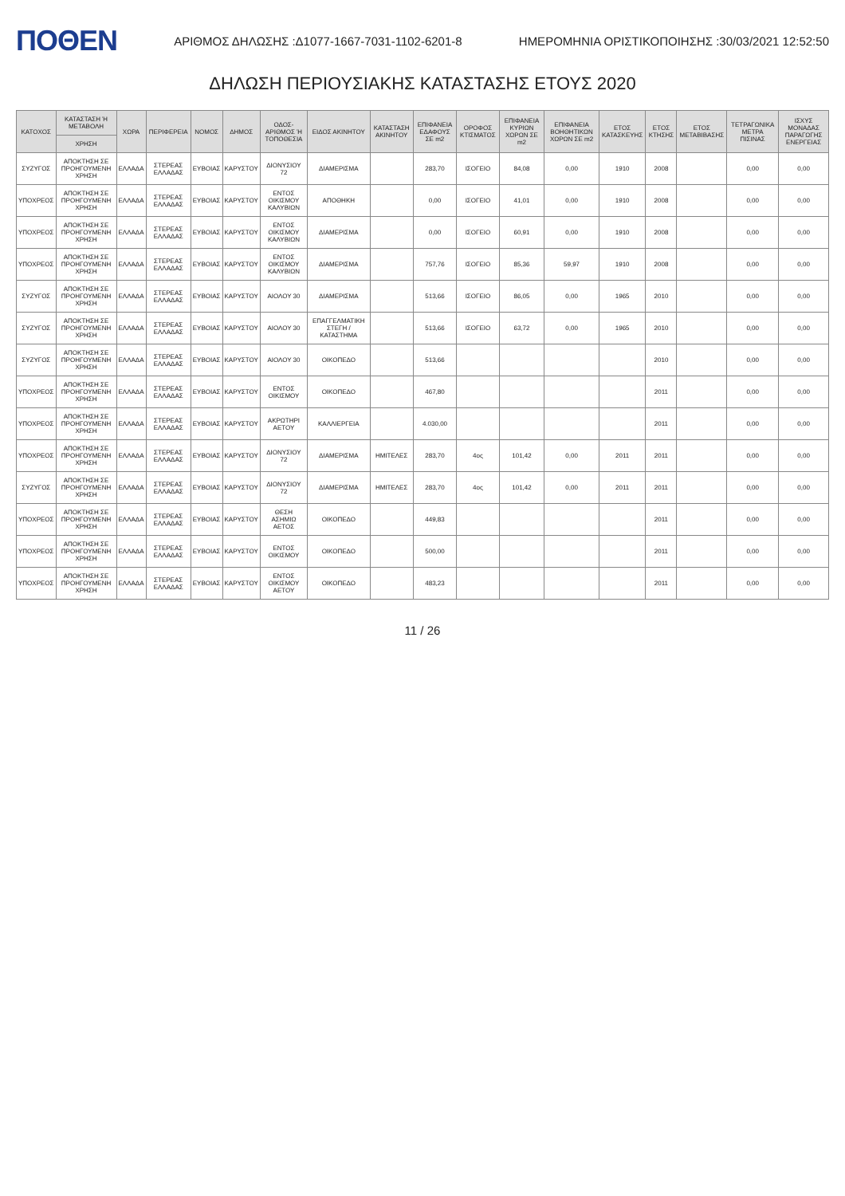ΠΟΘΕΝ ΑΡΙΘΜΟΣ ΔΗΛΩΣΗΣ :Δ1077-1667-7031-1102-6201-8 ΗΜΕΡΟΜΗΝΙΑ ΟΡΙΣΤΙΚΟΠΟΙΗΣΗΣ :30/03/2021 12:52:50
ΔΗΛΩΣΗ ΠΕΡΙΟΥΣΙΑΚΗΣ ΚΑΤΑΣΤΑΣΗΣ ΕΤΟΥΣ 2020
| ΚΑΤΟΧΟΣ | ΚΑΤΑΣΤΑΣΗ Ή ΜΕΤΑΒΟΛΗ | ΧΩΡΑ | ΠΕΡΙΦΕΡΕΙΑ | ΝΟΜΟΣ | ΔΗΜΟΣ | ΟΔΟΣ-ΑΡΙΘΜΟΣ Ή ΤΟΠΟΘΕΣΙΑ | ΕΙΔΟΣ ΑΚΙΝΗΤΟΥ | ΚΑΤΑΣΤΑΣΗ ΑΚΙΝΗΤΟΥ | ΕΠΙΦΑΝΕΙΑ ΕΔΑΦΟΥΣ ΣΕ m2 | ΟΡΟΦΟΣ ΚΤΙΣΜΑΤΟΣ | ΕΠΙΦΑΝΕΙΑ ΚΥΡΙΩΝ ΧΩΡΩΝ ΣΕ m2 | ΕΠΙΦΑΝΕΙΑ ΒΟΗΘΗΤΙΚΩΝ ΧΩΡΩΝ ΣΕ m2 | ΕΤΟΣ ΚΑΤΑΣΚΕΥΗΣ | ΕΤΟΣ ΚΤΗΣΗΣ | ΕΤΟΣ ΜΕΤΑΒΙΒΑΣΗΣ | ΤΕΤΡΑΓΩΝΙΚΑ ΜΕΤΡΑ ΠΙΣΙΝΑΣ | ΙΣΧΥΣ ΜΟΝΑΔΑΣ ΠΑΡΑΓΩΓΗΣ ΕΝΕΡΓΕΙΑΣ |
| --- | --- | --- | --- | --- | --- | --- | --- | --- | --- | --- | --- | --- | --- | --- | --- | --- | --- |
| | ΧΡΗΣΗ | | | | | | | | | | | | | | | | |
| ΣΥΖΥΓΟΣ | ΑΠΟΚΤΗΣΗ ΣΕ ΠΡΟΗΓΟΥΜΕΝΗ ΧΡΗΣΗ | ΕΛΛΑΔΑ | ΣΤΕΡΕΑΣ ΕΛΛΑΔΑΣ | ΕΥΒΟΙΑΣ | ΚΑΡΥΣΤΟΥ | ΔΙΟΝΥΣΙΟΥ 72 | ΔΙΑΜΕΡΙΣΜΑ | | 283,70 | ΙΣΟΓΕΙΟ | 84,08 | 0,00 | 1910 | 2008 | | 0,00 | 0,00 |
| ΥΠΟΧΡΕΟΣ | ΑΠΟΚΤΗΣΗ ΣΕ ΠΡΟΗΓΟΥΜΕΝΗ ΧΡΗΣΗ | ΕΛΛΑΔΑ | ΣΤΕΡΕΑΣ ΕΛΛΑΔΑΣ | ΕΥΒΟΙΑΣ | ΚΑΡΥΣΤΟΥ | ΕΝΤΟΣ ΟΙΚΙΣΜΟΥ ΚΑΛΥΒΙΩΝ | ΑΠΟΘΗΚΗ | | 0,00 | ΙΣΟΓΕΙΟ | 41,01 | 0,00 | 1910 | 2008 | | 0,00 | 0,00 |
| ΥΠΟΧΡΕΟΣ | ΑΠΟΚΤΗΣΗ ΣΕ ΠΡΟΗΓΟΥΜΕΝΗ ΧΡΗΣΗ | ΕΛΛΑΔΑ | ΣΤΕΡΕΑΣ ΕΛΛΑΔΑΣ | ΕΥΒΟΙΑΣ | ΚΑΡΥΣΤΟΥ | ΕΝΤΟΣ ΟΙΚΙΣΜΟΥ ΚΑΛΥΒΙΩΝ | ΔΙΑΜΕΡΙΣΜΑ | | 0,00 | ΙΣΟΓΕΙΟ | 60,91 | 0,00 | 1910 | 2008 | | 0,00 | 0,00 |
| ΥΠΟΧΡΕΟΣ | ΑΠΟΚΤΗΣΗ ΣΕ ΠΡΟΗΓΟΥΜΕΝΗ ΧΡΗΣΗ | ΕΛΛΑΔΑ | ΣΤΕΡΕΑΣ ΕΛΛΑΔΑΣ | ΕΥΒΟΙΑΣ | ΚΑΡΥΣΤΟΥ | ΕΝΤΟΣ ΟΙΚΙΣΜΟΥ ΚΑΛΥΒΙΩΝ | ΔΙΑΜΕΡΙΣΜΑ | | 757,76 | ΙΣΟΓΕΙΟ | 85,36 | 59,97 | 1910 | 2008 | | 0,00 | 0,00 |
| ΣΥΖΥΓΟΣ | ΑΠΟΚΤΗΣΗ ΣΕ ΠΡΟΗΓΟΥΜΕΝΗ ΧΡΗΣΗ | ΕΛΛΑΔΑ | ΣΤΕΡΕΑΣ ΕΛΛΑΔΑΣ | ΕΥΒΟΙΑΣ | ΚΑΡΥΣΤΟΥ | ΑΙΟΛΟΥ 30 | ΔΙΑΜΕΡΙΣΜΑ | | 513,66 | ΙΣΟΓΕΙΟ | 86,05 | 0,00 | 1965 | 2010 | | 0,00 | 0,00 |
| ΣΥΖΥΓΟΣ | ΑΠΟΚΤΗΣΗ ΣΕ ΠΡΟΗΓΟΥΜΕΝΗ ΧΡΗΣΗ | ΕΛΛΑΔΑ | ΣΤΕΡΕΑΣ ΕΛΛΑΔΑΣ | ΕΥΒΟΙΑΣ | ΚΑΡΥΣΤΟΥ | ΑΙΟΛΟΥ 30 | ΕΠΑΓΓΕΛΜΑΤΙΚΗ ΣΤΕΓΗ / ΚΑΤΑΣΤΗΜΑ | | 513,66 | ΙΣΟΓΕΙΟ | 63,72 | 0,00 | 1965 | 2010 | | 0,00 | 0,00 |
| ΣΥΖΥΓΟΣ | ΑΠΟΚΤΗΣΗ ΣΕ ΠΡΟΗΓΟΥΜΕΝΗ ΧΡΗΣΗ | ΕΛΛΑΔΑ | ΣΤΕΡΕΑΣ ΕΛΛΑΔΑΣ | ΕΥΒΟΙΑΣ | ΚΑΡΥΣΤΟΥ | ΑΙΟΛΟΥ 30 | ΟΙΚΟΠΕΔΟ | | 513,66 | | | | | 2010 | | 0,00 | 0,00 |
| ΥΠΟΧΡΕΟΣ | ΑΠΟΚΤΗΣΗ ΣΕ ΠΡΟΗΓΟΥΜΕΝΗ ΧΡΗΣΗ | ΕΛΛΑΔΑ | ΣΤΕΡΕΑΣ ΕΛΛΑΔΑΣ | ΕΥΒΟΙΑΣ | ΚΑΡΥΣΤΟΥ | ΕΝΤΟΣ ΟΙΚΙΣΜΟΥ | ΟΙΚΟΠΕΔΟ | | 467,80 | | | | | 2011 | | 0,00 | 0,00 |
| ΥΠΟΧΡΕΟΣ | ΑΠΟΚΤΗΣΗ ΣΕ ΠΡΟΗΓΟΥΜΕΝΗ ΧΡΗΣΗ | ΕΛΛΑΔΑ | ΣΤΕΡΕΑΣ ΕΛΛΑΔΑΣ | ΕΥΒΟΙΑΣ | ΚΑΡΥΣΤΟΥ | ΑΚΡΩΤΗΡΙ ΑΕΤΟΥ | ΚΑΛΛΙΕΡΓΕΙΑ | | 4.030,00 | | | | | 2011 | | 0,00 | 0,00 |
| ΥΠΟΧΡΕΟΣ | ΑΠΟΚΤΗΣΗ ΣΕ ΠΡΟΗΓΟΥΜΕΝΗ ΧΡΗΣΗ | ΕΛΛΑΔΑ | ΣΤΕΡΕΑΣ ΕΛΛΑΔΑΣ | ΕΥΒΟΙΑΣ | ΚΑΡΥΣΤΟΥ | ΔΙΟΝΥΣΙΟΥ 72 | ΔΙΑΜΕΡΙΣΜΑ | ΗΜΙΤΕΛΕΣ | 283,70 | 4ος | 101,42 | 0,00 | 2011 | 2011 | | 0,00 | 0,00 |
| ΣΥΖΥΓΟΣ | ΑΠΟΚΤΗΣΗ ΣΕ ΠΡΟΗΓΟΥΜΕΝΗ ΧΡΗΣΗ | ΕΛΛΑΔΑ | ΣΤΕΡΕΑΣ ΕΛΛΑΔΑΣ | ΕΥΒΟΙΑΣ | ΚΑΡΥΣΤΟΥ | ΔΙΟΝΥΣΙΟΥ 72 | ΔΙΑΜΕΡΙΣΜΑ | ΗΜΙΤΕΛΕΣ | 283,70 | 4ος | 101,42 | 0,00 | 2011 | 2011 | | 0,00 | 0,00 |
| ΥΠΟΧΡΕΟΣ | ΑΠΟΚΤΗΣΗ ΣΕ ΠΡΟΗΓΟΥΜΕΝΗ ΧΡΗΣΗ | ΕΛΛΑΔΑ | ΣΤΕΡΕΑΣ ΕΛΛΑΔΑΣ | ΕΥΒΟΙΑΣ | ΚΑΡΥΣΤΟΥ | ΘΕΣΗ ΑΣΗΜΙΩ ΑΕΤΟΣ | ΟΙΚΟΠΕΔΟ | | 449,83 | | | | | 2011 | | 0,00 | 0,00 |
| ΥΠΟΧΡΕΟΣ | ΑΠΟΚΤΗΣΗ ΣΕ ΠΡΟΗΓΟΥΜΕΝΗ ΧΡΗΣΗ | ΕΛΛΑΔΑ | ΣΤΕΡΕΑΣ ΕΛΛΑΔΑΣ | ΕΥΒΟΙΑΣ | ΚΑΡΥΣΤΟΥ | ΕΝΤΟΣ ΟΙΚΙΣΜΟΥ | ΟΙΚΟΠΕΔΟ | | 500,00 | | | | | 2011 | | 0,00 | 0,00 |
| ΥΠΟΧΡΕΟΣ | ΑΠΟΚΤΗΣΗ ΣΕ ΠΡΟΗΓΟΥΜΕΝΗ ΧΡΗΣΗ | ΕΛΛΑΔΑ | ΣΤΕΡΕΑΣ ΕΛΛΑΔΑΣ | ΕΥΒΟΙΑΣ | ΚΑΡΥΣΤΟΥ | ΕΝΤΟΣ ΟΙΚΙΣΜΟΥ ΑΕΤΟΥ | ΟΙΚΟΠΕΔΟ | | 483,23 | | | | | 2011 | | 0,00 | 0,00 |
11 / 26